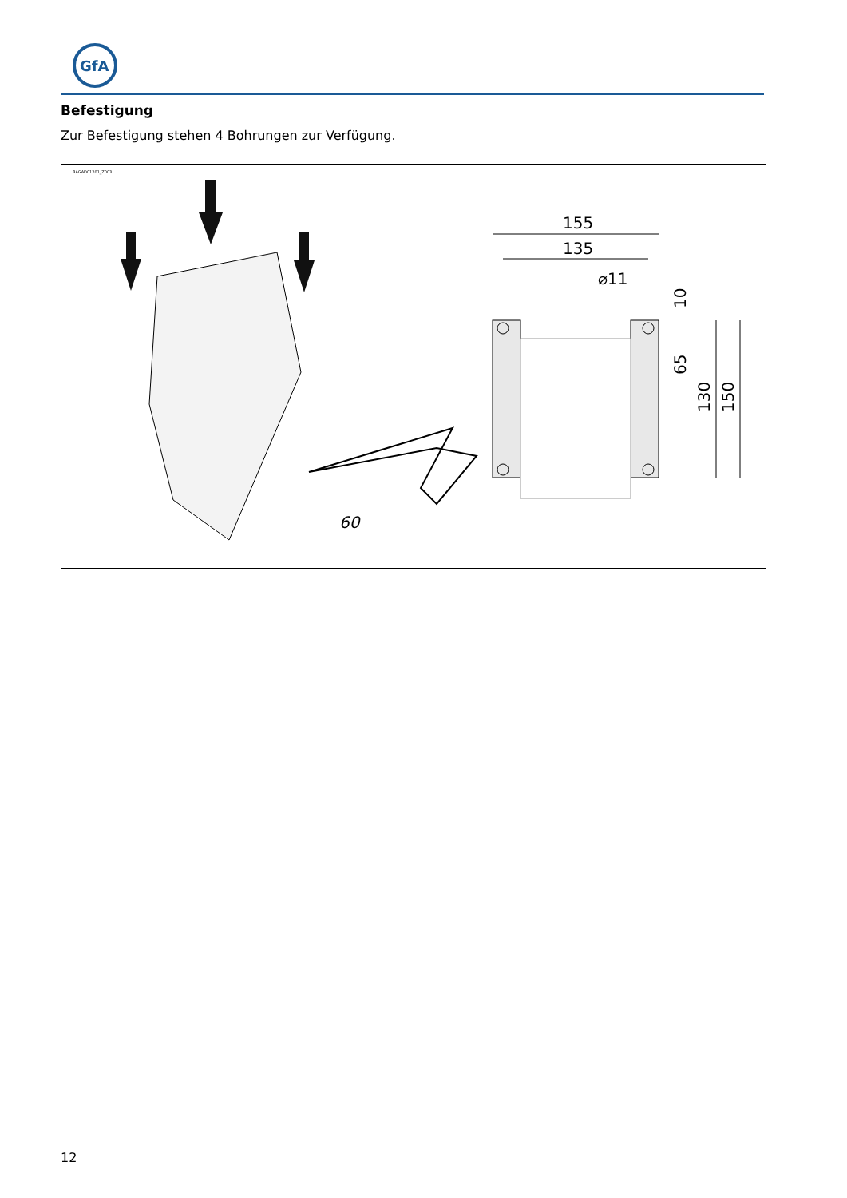GfA
Befestigung
Zur Befestigung stehen 4 Bohrungen zur Verfügung.
BAGAD01201_Z003
155
135
⌀11
10
65
130
150
60
12